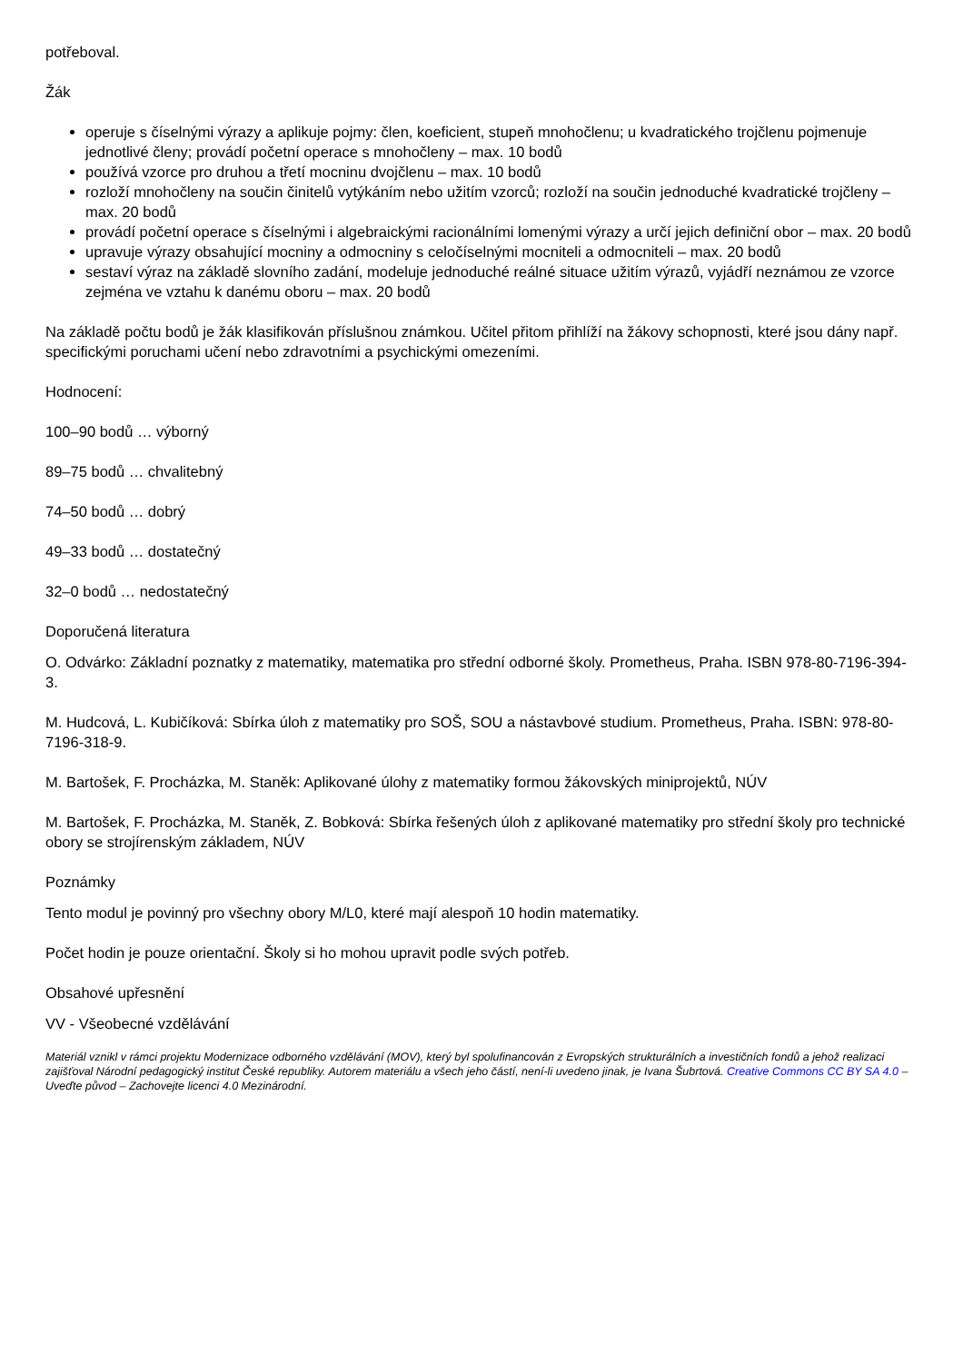potřeboval.
Žák
operuje s číselnými výrazy a aplikuje pojmy: člen, koeficient, stupeň mnohočlenu; u kvadratického trojčlenu pojmenuje jednotlivé členy; provádí početní operace s mnohočleny – max. 10 bodů
používá vzorce pro druhou a třetí mocninu dvojčlenu – max. 10 bodů
rozloží mnohočleny na součin činitelů vytýkáním nebo užitím vzorců; rozloží na součin jednoduché kvadratické trojčleny – max. 20 bodů
provádí početní operace s číselnými i algebraickými racionálními lomenými výrazy a určí jejich definiční obor – max. 20 bodů
upravuje výrazy obsahující mocniny a odmocniny s celočíselnými mocniteli a odmocniteli – max. 20 bodů
sestaví výraz na základě slovního zadání, modeluje jednoduché reálné situace užitím výrazů, vyjádří neznámou ze vzorce zejména ve vztahu k danému oboru – max. 20 bodů
Na základě počtu bodů je žák klasifikován příslušnou známkou. Učitel přitom přihlíží na žákovy schopnosti, které jsou dány např. specifickými poruchami učení nebo zdravotními a psychickými omezeními.
Hodnocení:
100–90 bodů … výborný
89–75 bodů … chvalitebný
74–50 bodů … dobrý
49–33 bodů … dostatečný
32–0 bodů … nedostatečný
Doporučená literatura
O. Odvárko: Základní poznatky z matematiky, matematika pro střední odborné školy. Prometheus, Praha. ISBN 978-80-7196-394-3.
M. Hudcová, L. Kubičíková: Sbírka úloh z matematiky pro SOŠ, SOU a nástavbové studium. Prometheus, Praha. ISBN: 978-80-7196-318-9.
M. Bartošek, F. Procházka, M. Staněk: Aplikované úlohy z matematiky formou žákovských miniprojektů, NÚV
M. Bartošek, F. Procházka, M. Staněk, Z. Bobková: Sbírka řešených úloh z aplikované matematiky pro střední školy pro technické obory se strojírenským základem, NÚV
Poznámky
Tento modul je povinný pro všechny obory M/L0, které mají alespoň 10 hodin matematiky.
Počet hodin je pouze orientační. Školy si ho mohou upravit podle svých potřeb.
Obsahové upřesnění
VV - Všeobecné vzdělávání
Materiál vznikl v rámci projektu Modernizace odborného vzdělávání (MOV), který byl spolufinancován z Evropských strukturálních a investičních fondů a jehož realizaci zajišťoval Národní pedagogický institut České republiky. Autorem materiálu a všech jeho částí, není-li uvedeno jinak, je Ivana Šubrtová. Creative Commons CC BY SA 4.0 – Uveďte původ – Zachovejte licenci 4.0 Mezinárodní.